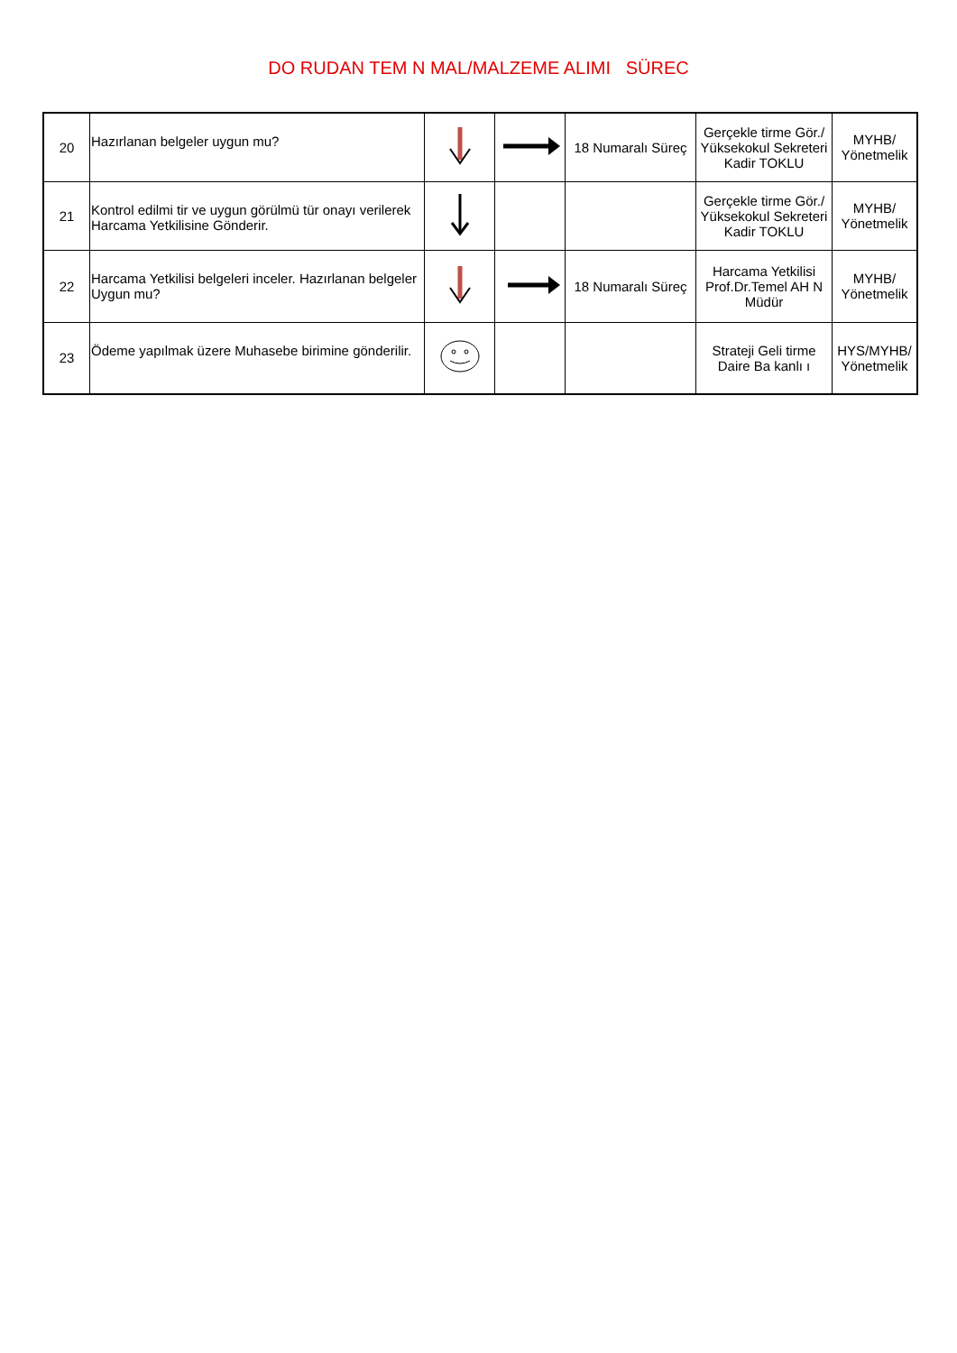DO RUDAN TEM N MAL/MALZEME ALIMI SÜREC
| 20 | Hazırlanan belgeler uygun mu? | | | 18 Numaralı Süreç | Gerçekle tirme Gör./ Yüksekokul Sekreteri Kadir TOKLU | MYHB/ Yönetmelik |
| 21 | Kontrol edilmi tir ve uygun görülmü tür onayı verilerek Harcama Yetkilisine Gönderir. | | | | Gerçekle tirme Gör./ Yüksekokul Sekreteri Kadir TOKLU | MYHB/ Yönetmelik |
| 22 | Harcama Yetkilisi belgeleri inceler. Hazırlanan belgeler Uygun mu? | | | 18 Numaralı Süreç | Harcama Yetkilisi Prof.Dr.Temel AH N Müdür | MYHB/ Yönetmelik |
| 23 | Ödeme yapılmak üzere Muhasebe birimine gönderilir. | | | | Strateji Geli tirme Daire Ba kanlı ı | HYS/MYHB/ Yönetmelik |